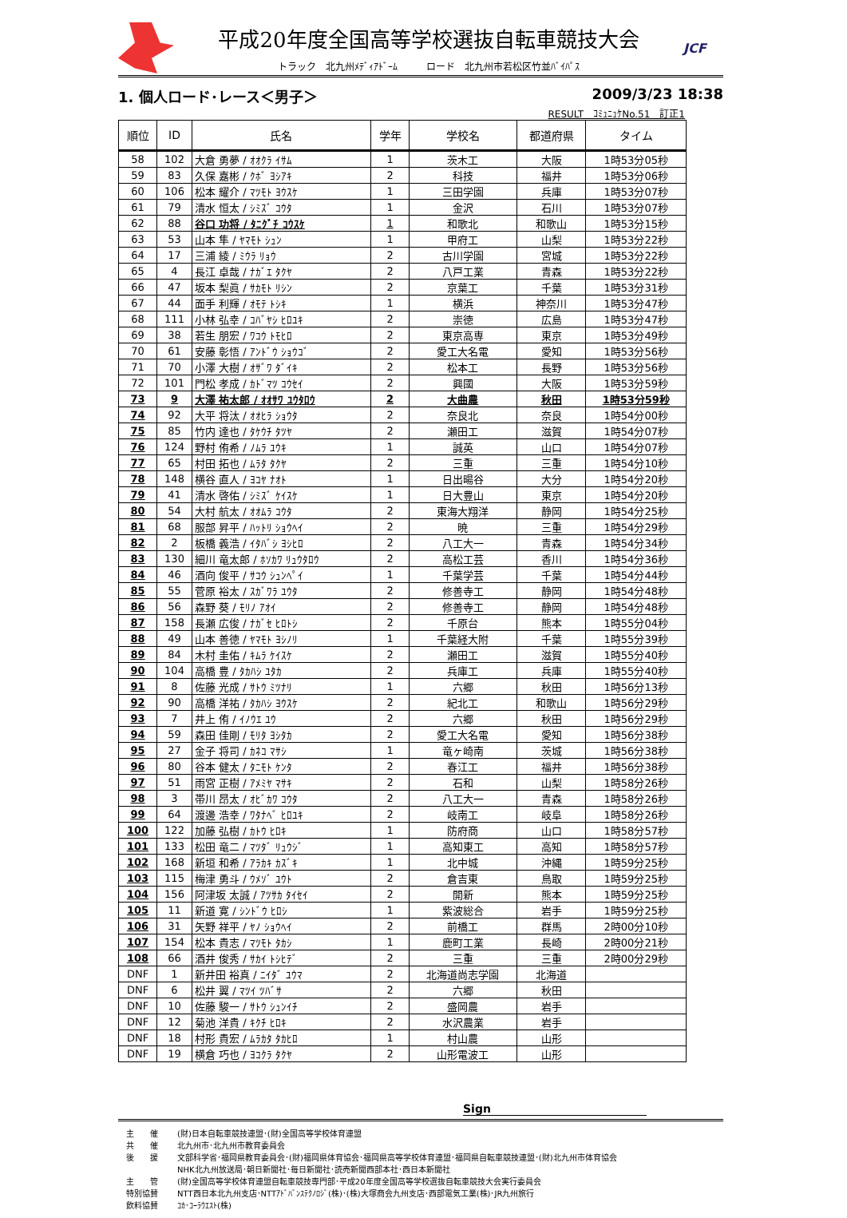平成20年度全国高等学校選抜自転車競技大会
トラック　北九州ﾒﾃﾞｨｱﾄﾞｰﾑ　　　ロード　北九州市若松区竹並ﾊﾞｲﾊﾟｽ
JCF
1. 個人ロード･レース＜男子＞ 2009/3/23 18:38
RESULT　ｺﾐｭﾆｭｹNo.51　訂正1
| 順位 | ID | 氏名 | 学年 | 学校名 | 都道府県 | タイム |
| --- | --- | --- | --- | --- | --- | --- |
| 58 | 102 | 大倉 勇夢 / ｵｵｸﾗ ｲｻﾑ | 1 | 茨木工 | 大阪 | 1時53分05秒 |
| 59 | 83 | 久保 嘉彬 / ｸﾎﾞ ﾖｼｱｷ | 2 | 科技 | 福井 | 1時53分06秒 |
| 60 | 106 | 松本 耀介 / ﾏﾂﾓﾄ ﾖｳｽｹ | 1 | 三田学園 | 兵庫 | 1時53分07秒 |
| 61 | 79 | 清水 恒太 / ｼﾐｽﾞ ｺｳﾀ | 1 | 金沢 | 石川 | 1時53分07秒 |
| 62 | 88 | 谷口 功将 / ﾀﾆｸﾞﾁ ｺｳｽｹ | 1 | 和歌北 | 和歌山 | 1時53分15秒 |
| 63 | 53 | 山本 隼 / ﾔﾏﾓﾄ ｼｭﾝ | 1 | 甲府工 | 山梨 | 1時53分22秒 |
| 64 | 17 | 三浦 綾 / ﾐｳﾗ ﾘｮｳ | 2 | 古川学園 | 宮城 | 1時53分22秒 |
| 65 | 4 | 長江 卓哉 / ﾅｶﾞｴ ﾀｸﾔ | 2 | 八戸工業 | 青森 | 1時53分22秒 |
| 66 | 47 | 坂本 梨眞 / ｻｶﾓﾄ ﾘｼﾝ | 2 | 京葉工 | 千葉 | 1時53分31秒 |
| 67 | 44 | 面手 利輝 / ｵﾓﾃ ﾄｼｷ | 1 | 横浜 | 神奈川 | 1時53分47秒 |
| 68 | 111 | 小林 弘幸 / ｺﾊﾞﾔｼ ﾋﾛﾕｷ | 2 | 崇徳 | 広島 | 1時53分47秒 |
| 69 | 38 | 若生 朋宏 / ﾜｺｳ ﾄﾓﾋﾛ | 2 | 東京高専 | 東京 | 1時53分49秒 |
| 70 | 61 | 安藤 彰悟 / ｱﾝﾄﾞｳ ｼｮｳｺﾞ | 2 | 愛工大名電 | 愛知 | 1時53分56秒 |
| 71 | 70 | 小澤 大樹 / ｵｻﾞﾜ ﾀﾞｲｷ | 2 | 松本工 | 長野 | 1時53分56秒 |
| 72 | 101 | 門松 孝成 / ｶﾄﾞﾏﾂ ｺｳｾｲ | 2 | 興國 | 大阪 | 1時53分59秒 |
| 73 | 9 | 大澤 祐太郎 / ｵｵｻﾜ ﾕｳﾀﾛｳ | 2 | 大曲農 | 秋田 | 1時53分59秒 |
| 74 | 92 | 大平 将汰 / ｵｵﾋﾗ ｼｮｳﾀ | 2 | 奈良北 | 奈良 | 1時54分00秒 |
| 75 | 85 | 竹内 達也 / ﾀｹｳﾁ ﾀﾂﾔ | 2 | 瀬田工 | 滋賀 | 1時54分07秒 |
| 76 | 124 | 野村 侑希 / ﾉﾑﾗ ﾕｳｷ | 1 | 誠英 | 山口 | 1時54分07秒 |
| 77 | 65 | 村田 拓也 / ﾑﾗﾀ ﾀｸﾔ | 2 | 三重 | 三重 | 1時54分10秒 |
| 78 | 148 | 横谷 直人 / ﾖｺﾔ ﾅｵﾄ | 1 | 日出暘谷 | 大分 | 1時54分20秒 |
| 79 | 41 | 清水 啓佑 / ｼﾐｽﾞ ｹｲｽｹ | 1 | 日大豊山 | 東京 | 1時54分20秒 |
| 80 | 54 | 大村 航太 / ｵｵﾑﾗ ｺｳﾀ | 2 | 東海大翔洋 | 静岡 | 1時54分25秒 |
| 81 | 68 | 服部 昇平 / ﾊｯﾄﾘ ｼｮｳﾍｲ | 2 | 暁 | 三重 | 1時54分29秒 |
| 82 | 2 | 板橋 義浩 / ｲﾀﾊﾞｼ ﾖｼﾋﾛ | 2 | 八工大一 | 青森 | 1時54分34秒 |
| 83 | 130 | 細川 竜太郎 / ﾎｿｶﾜ ﾘｭｳﾀﾛｳ | 2 | 高松工芸 | 香川 | 1時54分36秒 |
| 84 | 46 | 酒向 俊平 / ｻｺｳ ｼｭﾝﾍﾟｲ | 1 | 千葉学芸 | 千葉 | 1時54分44秒 |
| 85 | 55 | 菅原 裕太 / ｽｶﾞﾜﾗ ﾕｳﾀ | 2 | 修善寺工 | 静岡 | 1時54分48秒 |
| 86 | 56 | 森野 葵 / ﾓﾘﾉ ｱｵｲ | 2 | 修善寺工 | 静岡 | 1時54分48秒 |
| 87 | 158 | 長瀬 広俊 / ﾅｶﾞｾ ﾋﾛﾄｼ | 2 | 千原台 | 熊本 | 1時55分04秒 |
| 88 | 49 | 山本 善徳 / ﾔﾏﾓﾄ ﾖｼﾉﾘ | 1 | 千葉経大附 | 千葉 | 1時55分39秒 |
| 89 | 84 | 木村 圭佑 / ｷﾑﾗ ｹｲｽｹ | 2 | 瀬田工 | 滋賀 | 1時55分40秒 |
| 90 | 104 | 高橋 豊 / ﾀｶﾊｼ ﾕﾀｶ | 2 | 兵庫工 | 兵庫 | 1時55分40秒 |
| 91 | 8 | 佐藤 光成 / ｻﾄｳ ﾐﾂﾅﾘ | 1 | 六郷 | 秋田 | 1時56分13秒 |
| 92 | 90 | 高橋 洋祐 / ﾀｶﾊｼ ﾖｳｽｹ | 2 | 紀北工 | 和歌山 | 1時56分29秒 |
| 93 | 7 | 井上 侑 / ｲﾉｳｴ ﾕｳ | 2 | 六郷 | 秋田 | 1時56分29秒 |
| 94 | 59 | 森田 佳剛 / ﾓﾘﾀ ﾖｼﾀｶ | 2 | 愛工大名電 | 愛知 | 1時56分38秒 |
| 95 | 27 | 金子 将司 / ｶﾈｺ ﾏｻｼ | 1 | 竜ヶ崎南 | 茨城 | 1時56分38秒 |
| 96 | 80 | 谷本 健太 / ﾀﾆﾓﾄ ｹﾝﾀ | 2 | 春江工 | 福井 | 1時56分38秒 |
| 97 | 51 | 雨宮 正樹 / ｱﾒﾐﾔ ﾏｻｷ | 2 | 石和 | 山梨 | 1時58分26秒 |
| 98 | 3 | 帯川 昂太 / ｵﾋﾞｶﾜ ｺｳﾀ | 2 | 八工大一 | 青森 | 1時58分26秒 |
| 99 | 64 | 渡邊 浩幸 / ﾜﾀﾅﾍﾞ ﾋﾛﾕｷ | 2 | 岐南工 | 岐阜 | 1時58分26秒 |
| 100 | 122 | 加藤 弘樹 / ｶﾄｳ ﾋﾛｷ | 1 | 防府商 | 山口 | 1時58分57秒 |
| 101 | 133 | 松田 竜二 / ﾏﾂﾀﾞ ﾘｭｳｼﾞ | 1 | 高知東工 | 高知 | 1時58分57秒 |
| 102 | 168 | 新垣 和希 / ｱﾗｶｷ ｶｽﾞｷ | 1 | 北中城 | 沖縄 | 1時59分25秒 |
| 103 | 115 | 梅津 勇斗 / ｳﾒｿﾞ ﾕｳﾄ | 2 | 倉吉東 | 鳥取 | 1時59分25秒 |
| 104 | 156 | 阿津坂 太誠 / ｱﾂｻｶ ﾀｲｾｲ | 2 | 開新 | 熊本 | 1時59分25秒 |
| 105 | 11 | 新道 寛 / ｼﾝﾄﾞｳ ﾋﾛｼ | 1 | 紫波総合 | 岩手 | 1時59分25秒 |
| 106 | 31 | 矢野 祥平 / ﾔﾉ ｼｮｳﾍｲ | 2 | 前橋工 | 群馬 | 2時00分10秒 |
| 107 | 154 | 松本 貴志 / ﾏﾂﾓﾄ ﾀｶｼ | 1 | 鹿町工業 | 長崎 | 2時00分21秒 |
| 108 | 66 | 酒井 俊秀 / ｻｶｲ ﾄｼﾋﾃﾞ | 2 | 三重 | 三重 | 2時00分29秒 |
| DNF | 1 | 新井田 裕真 / ﾆｲﾀﾞ ﾕｳﾏ | 2 | 北海道尚志学園 | 北海道 | |
| DNF | 6 | 松井 翼 / ﾏﾂｲ ﾂﾊﾞｻ | 2 | 六郷 | 秋田 | |
| DNF | 10 | 佐藤 駿一 / ｻﾄｳ ｼｭﾝｲﾁ | 2 | 盛岡農 | 岩手 | |
| DNF | 12 | 菊池 洋貴 / ｷｸﾁ ﾋﾛｷ | 2 | 水沢農業 | 岩手 | |
| DNF | 18 | 村形 貴宏 / ﾑﾗｶﾀ ﾀｶﾋﾛ | 1 | 村山農 | 山形 | |
| DNF | 19 | 横倉 巧也 / ﾖｺｸﾗ ﾀｸﾔ | 2 | 山形電波工 | 山形 | |
Sign
主　　催 (財)日本自転車競技連盟･(財)全国高等学校体育連盟
共　　催 北九州市･北九州市教育委員会
後　　援 文部科学省･福岡県教育委員会･(財)福岡県体育協会･福岡県高等学校体育連盟･福岡県自転車競技連盟･(財)北九州市体育協会
NHK北九州放送局･朝日新聞社･毎日新聞社･読売新聞西部本社･西日本新聞社
主　　管 (財)全国高等学校体育連盟自転車競技専門部･平成20年度全国高等学校選抜自転車競技大会実行委員会
特別協賛 NTT西日本北九州支店･NTTｱﾄﾞﾊﾞﾝｽﾃｸﾉﾛｼﾞ(株)･(株)大塚商会九州支店･西部電気工業(株)･JR九州旅行
飲料協賛 ｺｶ･ｺｰﾗｳｴｽﾄ(株)